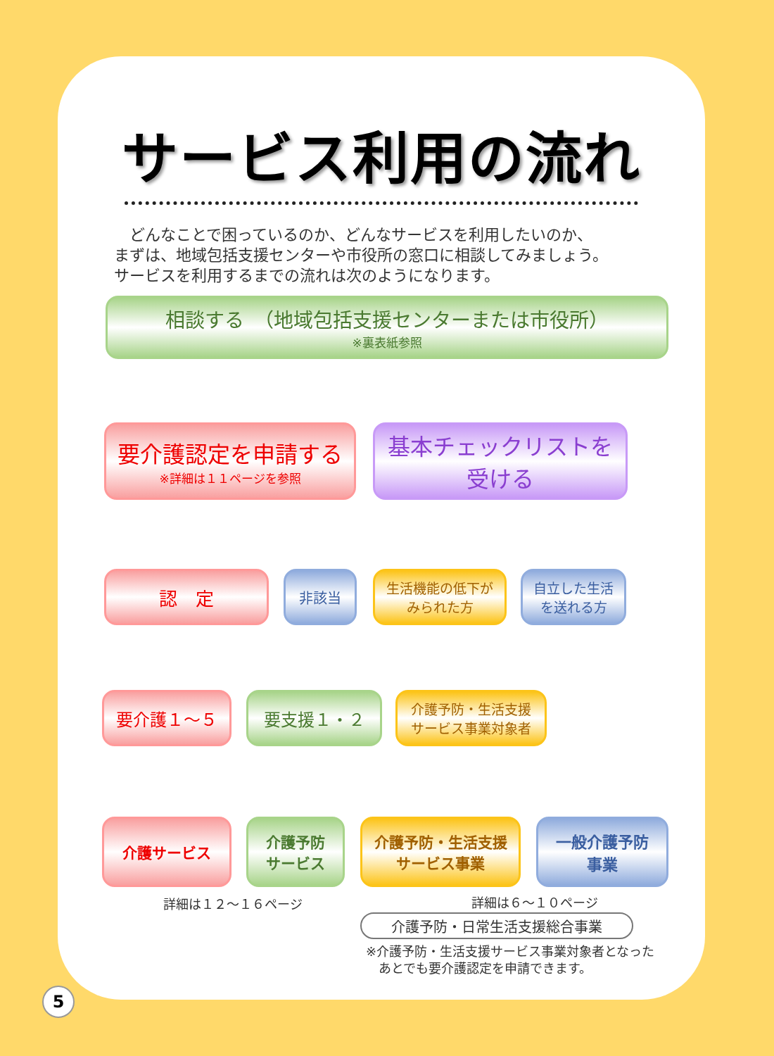サービス利用の流れ
　どんなことで困っているのか、どんなサービスを利用したいのか、
まずは、地域包括支援センターや市役所の窓口に相談してみましょう。
サービスを利用するまでの流れは次のようになります。
相談する　（地域包括支援センターまたは市役所）
※裏表紙参照
要介護認定を申請する
※詳細は１１ページを参照
基本チェックリストを
受ける
認　定 非該当
生活機能の低下が
みられた方
自立した生活
を送れる方
要介護１～５ 要支援１・２
介護予防・生活支援
サービス事業対象者
介護サービス
介護予防
サービス
介護予防・生活支援
サービス事業
一般介護予防
事業
詳細は１２～１６ページ 詳細は６～１０ページ
介護予防・日常生活支援総合事業
※介護予防・生活支援サービス事業対象者となった
　あとでも要介護認定を申請できます。
5